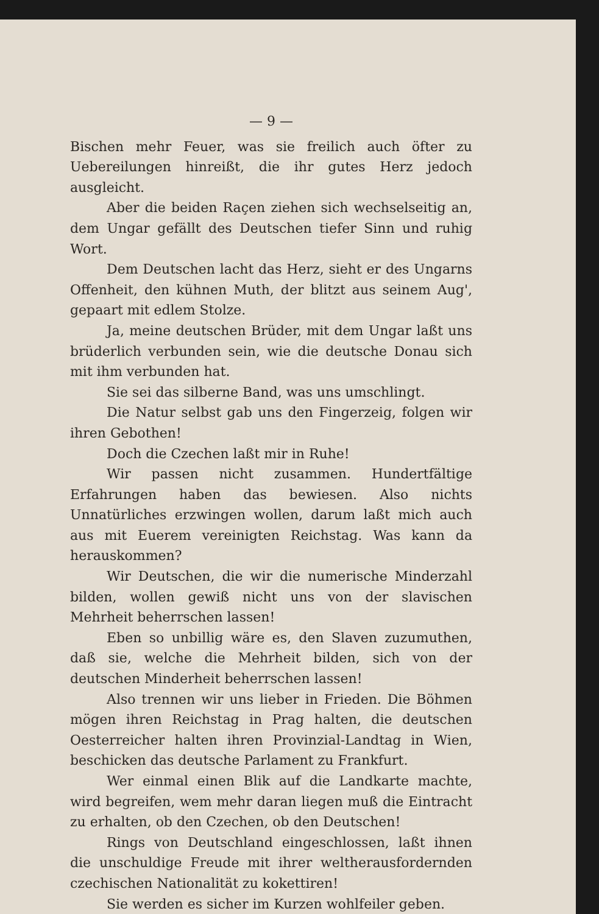— 9 —
Bischen mehr Feuer, was sie freilich auch öfter zu Uebereilungen hinreißt, die ihr gutes Herz jedoch ausgleicht.
Aber die beiden Raçen ziehen sich wechselseitig an, dem Ungar gefällt des Deutschen tiefer Sinn und ruhig Wort.
Dem Deutschen lacht das Herz, sieht er des Ungarns Offenheit, den kühnen Muth, der blitzt aus seinem Aug', gepaart mit edlem Stolze.
Ja, meine deutschen Brüder, mit dem Ungar laßt uns brüderlich verbunden sein, wie die deutsche Donau sich mit ihm verbunden hat.
Sie sei das silberne Band, was uns umschlingt.
Die Natur selbst gab uns den Fingerzeig, folgen wir ihren Gebothen!
Doch die Czechen laßt mir in Ruhe!
Wir passen nicht zusammen. Hundertfältige Erfahrungen haben das bewiesen. Also nichts Unnatürliches erzwingen wollen, darum laßt mich auch aus mit Euerem vereinigten Reichstag. Was kann da herauskommen?
Wir Deutschen, die wir die numerische Minderzahl bilden, wollen gewiß nicht uns von der slavischen Mehrheit beherrschen lassen!
Eben so unbillig wäre es, den Slaven zuzumuthen, daß sie, welche die Mehrheit bilden, sich von der deutschen Minderheit beherrschen lassen!
Also trennen wir uns lieber in Frieden. Die Böhmen mögen ihren Reichstag in Prag halten, die deutschen Oesterreicher halten ihren Provinzial-Landtag in Wien, beschicken das deutsche Parlament zu Frankfurt.
Wer einmal einen Blik auf die Landkarte machte, wird begreifen, wem mehr daran liegen muß die Eintracht zu erhalten, ob den Czechen, ob den Deutschen!
Rings von Deutschland eingeschlossen, laßt ihnen die unschuldige Freude mit ihrer weltherausfordernden czechischen Nationalität zu kokettiren!
Sie werden es sicher im Kurzen wohlfeiler geben.